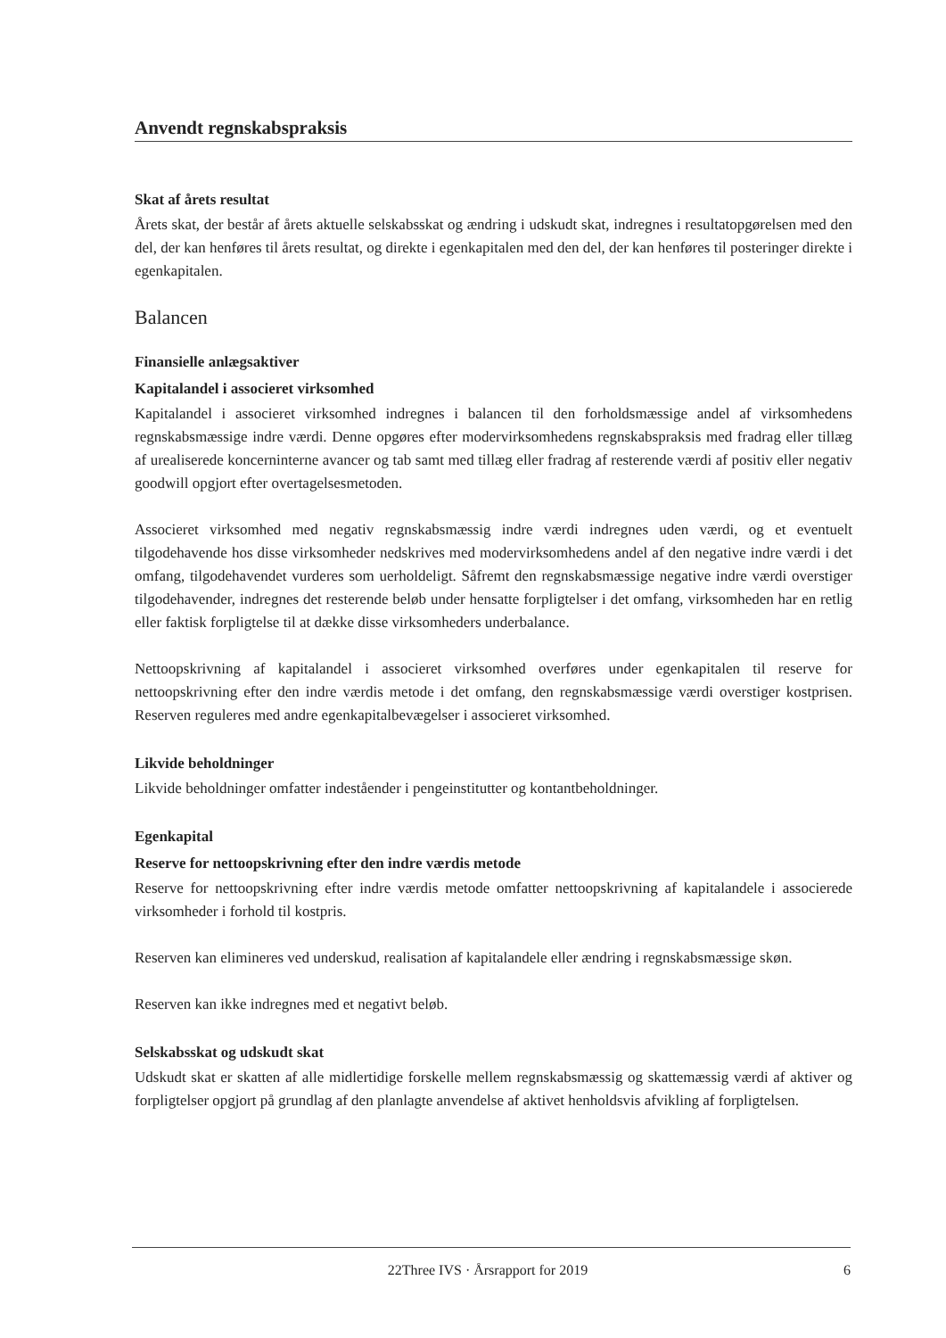Anvendt regnskabspraksis
Skat af årets resultat
Årets skat, der består af årets aktuelle selskabsskat og ændring i udskudt skat, indregnes i resultatopgørelsen med den del, der kan henføres til årets resultat, og direkte i egenkapitalen med den del, der kan henføres til posteringer direkte i egenkapitalen.
Balancen
Finansielle anlægsaktiver
Kapitalandel i associeret virksomhed
Kapitalandel i associeret virksomhed indregnes i balancen til den forholdsmæssige andel af virksomhedens regnskabsmæssige indre værdi. Denne opgøres efter modervirksomhedens regnskabspraksis med fradrag eller tillæg af urealiserede koncerninterne avancer og tab samt med tillæg eller fradrag af resterende værdi af positiv eller negativ goodwill opgjort efter overtagelsesmetoden.
Associeret virksomhed med negativ regnskabsmæssig indre værdi indregnes uden værdi, og et eventuelt tilgodehavende hos disse virksomheder nedskrives med modervirksomhedens andel af den negative indre værdi i det omfang, tilgodehavendet vurderes som uerholdeligt. Såfremt den regnskabsmæssige negative indre værdi overstiger tilgodehavender, indregnes det resterende beløb under hensatte forpligtelser i det omfang, virksomheden har en retlig eller faktisk forpligtelse til at dække disse virksomheders underbalance.
Nettoopskrivning af kapitalandel i associeret virksomhed overføres under egenkapitalen til reserve for nettoopskrivning efter den indre værdis metode i det omfang, den regnskabsmæssige værdi overstiger kostprisen. Reserven reguleres med andre egenkapitalbevægelser i associeret virksomhed.
Likvide beholdninger
Likvide beholdninger omfatter indeståender i pengeinstitutter og kontantbeholdninger.
Egenkapital
Reserve for nettoopskrivning efter den indre værdis metode
Reserve for nettoopskrivning efter indre værdis metode omfatter nettoopskrivning af kapitalandele i associerede virksomheder i forhold til kostpris.
Reserven kan elimineres ved underskud, realisation af kapitalandele eller ændring i regnskabsmæssige skøn.
Reserven kan ikke indregnes med et negativt beløb.
Selskabsskat og udskudt skat
Udskudt skat er skatten af alle midlertidige forskelle mellem regnskabsmæssig og skattemæssig værdi af aktiver og forpligtelser opgjort på grundlag af den planlagte anvendelse af aktivet henholdsvis afvikling af forpligtelsen.
22Three IVS · Årsrapport for 2019 6